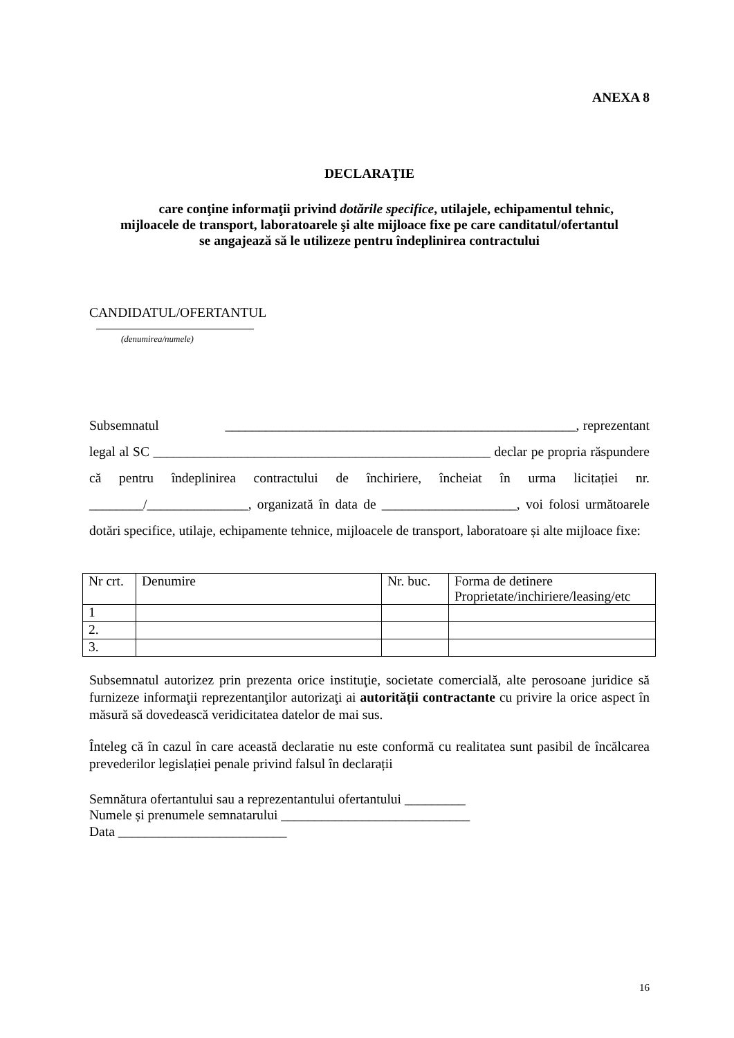ANEXA 8
DECLARAŢIE
care conţine informaţii privind dotările specifice, utilajele, echipamentul tehnic,
mijloacele de transport, laboratoarele şi alte mijloace fixe pe care canditatul/ofertantul
se angajează să le utilizeze pentru îndeplinirea contractului
CANDIDATUL/OFERTANTUL
(denumirea/numele)
Subsemnatul ____________________________________________________, reprezentant legal al SC __________________________________________________ declar pe propria răspundere că pentru îndeplinirea contractului de închiriere, încheiat în urma licitației nr. ________/_______________, organizată în data de ____________________, voi folosi următoarele dotări specifice, utilaje, echipamente tehnice, mijloacele de transport, laboratoare și alte mijloace fixe:
| Nr crt. | Denumire | Nr. buc. | Forma de detinere Proprietate/inchiriere/leasing/etc |
| 1 | | | |
| 2. | | | |
| 3. | | | |
Subsemnatul autorizez prin prezenta orice instituţie, societate comercială, alte perosoane juridice să furnizeze informaţii reprezentanţilor autorizaţi ai autorității contractante cu privire la orice aspect în măsură să dovedească veridicitatea datelor de mai sus.
Înteleg că în cazul în care această declaratie nu este conformă cu realitatea sunt pasibil de încălcarea prevederilor legislației penale privind falsul în declarații
Semnătura ofertantului sau a reprezentantului ofertantului _________
Numele și prenumele semnatarului ____________________________
Data _________________________
16